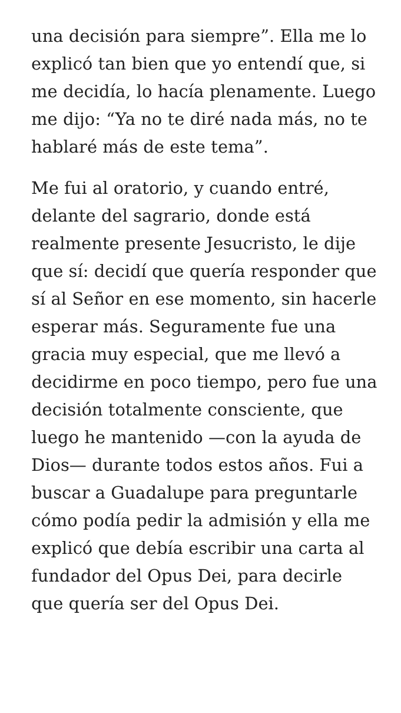una decisión para siempre”. Ella me lo explicó tan bien que yo entendí que, si me decidía, lo hacía plenamente. Luego me dijo: “Ya no te diré nada más, no te hablaré más de este tema”.
Me fui al oratorio, y cuando entré, delante del sagrario, donde está realmente presente Jesucristo, le dije que sí: decidí que quería responder que sí al Señor en ese momento, sin hacerle esperar más. Seguramente fue una gracia muy especial, que me llevó a decidirme en poco tiempo, pero fue una decisión totalmente consciente, que luego he mantenido —con la ayuda de Dios— durante todos estos años. Fui a buscar a Guadalupe para preguntarle cómo podía pedir la admisión y ella me explicó que debía escribir una carta al fundador del Opus Dei, para decirle que quería ser del Opus Dei.